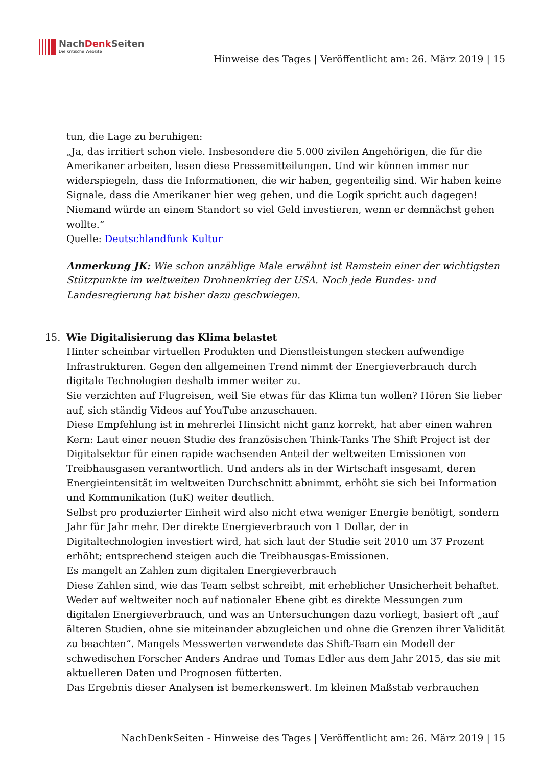NachDenk Seiten
Die kritische Website
Hinweise des Tages | Veröffentlicht am: 26. März 2019 | 15
tun, die Lage zu beruhigen:
„Ja, das irritiert schon viele. Insbesondere die 5.000 zivilen Angehörigen, die für die Amerikaner arbeiten, lesen diese Pressemitteilungen. Und wir können immer nur widerspiegeln, dass die Informationen, die wir haben, gegenteilig sind. Wir haben keine Signale, dass die Amerikaner hier weg gehen, und die Logik spricht auch dagegen! Niemand würde an einem Standort so viel Geld investieren, wenn er demnächst gehen wollte.“
Quelle: Deutschlandfunk Kultur
Anmerkung JK: Wie schon unzählige Male erwähnt ist Ramstein einer der wichtigsten Stützpunkte im weltweiten Drohnenkrieg der USA. Noch jede Bundes- und Landesregierung hat bisher dazu geschwiegen.
15. Wie Digitalisierung das Klima belastet
Hinter scheinbar virtuellen Produkten und Dienstleistungen stecken aufwendige Infrastrukturen. Gegen den allgemeinen Trend nimmt der Energieverbrauch durch digitale Technologien deshalb immer weiter zu.
Sie verzichten auf Flugreisen, weil Sie etwas für das Klima tun wollen? Hören Sie lieber auf, sich ständig Videos auf YouTube anzuschauen.
Diese Empfehlung ist in mehrerlei Hinsicht nicht ganz korrekt, hat aber einen wahren Kern: Laut einer neuen Studie des französischen Think-Tanks The Shift Project ist der Digitalsektor für einen rapide wachsenden Anteil der weltweiten Emissionen von Treibhausgasen verantwortlich. Und anders als in der Wirtschaft insgesamt, deren Energieintensität im weltweiten Durchschnitt abnimmt, erhöht sie sich bei Information und Kommunikation (IuK) weiter deutlich.
Selbst pro produzierter Einheit wird also nicht etwa weniger Energie benötigt, sondern Jahr für Jahr mehr. Der direkte Energieverbrauch von 1 Dollar, der in Digitaltechnologien investiert wird, hat sich laut der Studie seit 2010 um 37 Prozent erhöht; entsprechend steigen auch die Treibhausgas-Emissionen.
Es mangelt an Zahlen zum digitalen Energieverbrauch
Diese Zahlen sind, wie das Team selbst schreibt, mit erheblicher Unsicherheit behaftet. Weder auf weltweiter noch auf nationaler Ebene gibt es direkte Messungen zum digitalen Energieverbrauch, und was an Untersuchungen dazu vorliegt, basiert oft „auf älteren Studien, ohne sie miteinander abzugleichen und ohne die Grenzen ihrer Validität zu beachten“. Mangels Messwerten verwendete das Shift-Team ein Modell der schwedischen Forscher Anders Andrae und Tomas Edler aus dem Jahr 2015, das sie mit aktuelleren Daten und Prognosen fütterten.
Das Ergebnis dieser Analysen ist bemerkenswert. Im kleinen Maßstab verbrauchen
NachDenkSeiten - Hinweise des Tages | Veröffentlicht am: 26. März 2019 | 15